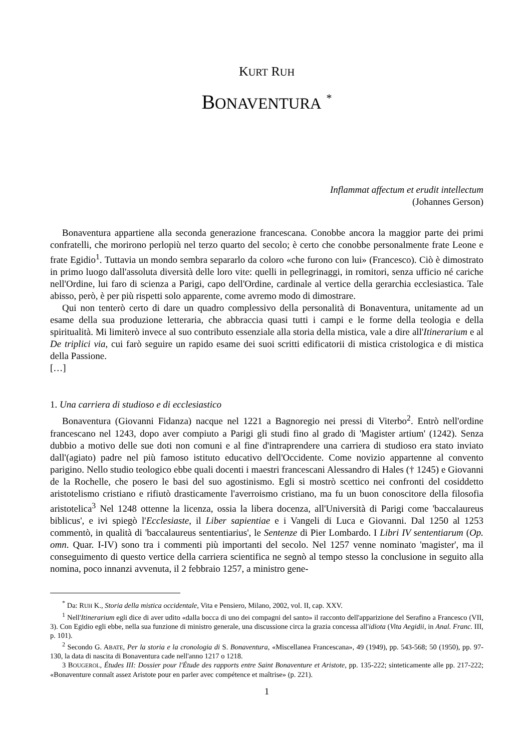KURT RUH
BONAVENTURA <sup>*</sup>
Inflammat affectum et erudit intellectum
(Johannes Gerson)
Bonaventura appartiene alla seconda generazione francescana. Conobbe ancora la maggior parte dei primi confratelli, che morirono perlopiù nel terzo quarto del secolo; è certo che conobbe personalmente frate Leone e frate Egidio<sup>1</sup>. Tuttavia un mondo sembra separarlo da coloro «che furono con lui» (Francesco). Ciò è dimostrato in primo luogo dall'assoluta diversità delle loro vite: quelli in pellegrinaggi, in romitori, senza ufficio né cariche nell'Ordine, lui faro di scienza a Parigi, capo dell'Ordine, cardinale al vertice della gerarchia ecclesiastica. Tale abisso, però, è per più rispetti solo apparente, come avremo modo di dimostrare.
Qui non tenterò certo di dare un quadro complessivo della personalità di Bonaventura, unitamente ad un esame della sua produzione letteraria, che abbraccia quasi tutti i campi e le forme della teologia e della spiritualità. Mi limiterò invece al suo contributo essenziale alla storia della mistica, vale a dire all'Itinerarium e al De triplici via, cui farò seguire un rapido esame dei suoi scritti edificatorii di mistica cristologica e di mistica della Passione.
[…]
1. Una carriera di studioso e di ecclesiastico
Bonaventura (Giovanni Fidanza) nacque nel 1221 a Bagnoregio nei pressi di Viterbo<sup>2</sup>. Entrò nell'ordine francescano nel 1243, dopo aver compiuto a Parigi gli studi fino al grado di 'Magister artium' (1242). Senza dubbio a motivo delle sue doti non comuni e al fine d'intraprendere una carriera di studioso era stato inviato dall'(agiato) padre nel più famoso istituto educativo dell'Occidente. Come novizio appartenne al convento parigino. Nello studio teologico ebbe quali docenti i maestri francescani Alessandro di Hales († 1245) e Giovanni de la Rochelle, che posero le basi del suo agostinismo. Egli si mostrò scettico nei confronti del cosiddetto aristotelismo cristiano e rifiutò drasticamente l'averroismo cristiano, ma fu un buon conoscitore della filosofia aristotelica<sup>3</sup> Nel 1248 ottenne la licenza, ossia la libera docenza, all'Università di Parigi come 'baccalaureus biblicus', e ivi spiegò l'Ecclesiaste, il Liber sapientiae e i Vangeli di Luca e Giovanni. Dal 1250 al 1253 commentò, in qualità di 'baccalaureus sententiarius', le Sentenze di Pier Lombardo. I Libri IV sententiarum (Op. omn. Quar. I-IV) sono tra i commenti più importanti del secolo. Nel 1257 venne nominato 'magister', ma il conseguimento di questo vertice della carriera scientifica ne segnò al tempo stesso la conclusione in seguito alla nomina, poco innanzi avvenuta, il 2 febbraio 1257, a ministro gene-
<sup>*</sup> Da: RUH K., Storia della mistica occidentale, Vita e Pensiero, Milano, 2002, vol. II, cap. XXV.
<sup>1</sup> Nell'Itinerarium egli dice di aver udito «dalla bocca di uno dei compagni del santo» il racconto dell'apparizione del Serafino a Francesco (VII, 3). Con Egidio egli ebbe, nella sua funzione di ministro generale, una discussione circa la grazia concessa all'idiota (Vita Aegidii, in Anal. Franc. III, p. 101).
<sup>2</sup> Secondo G. ABATE, Per la storia e la cronologia di S. Bonaventura, «Miscellanea Francescana», 49 (1949), pp. 543-568; 50 (1950), pp. 97-130, la data di nascita di Bonaventura cade nell'anno 1217 o 1218.
3 BOUGEROL, Études III: Dossier pour l'Étude des rapports entre Saint Bonaventure et Aristote, pp. 135-222; sinteticamente alle pp. 217-222; «Bonaventure connaît assez Aristote pour en parler avec compétence et maîtrise» (p. 221).
1